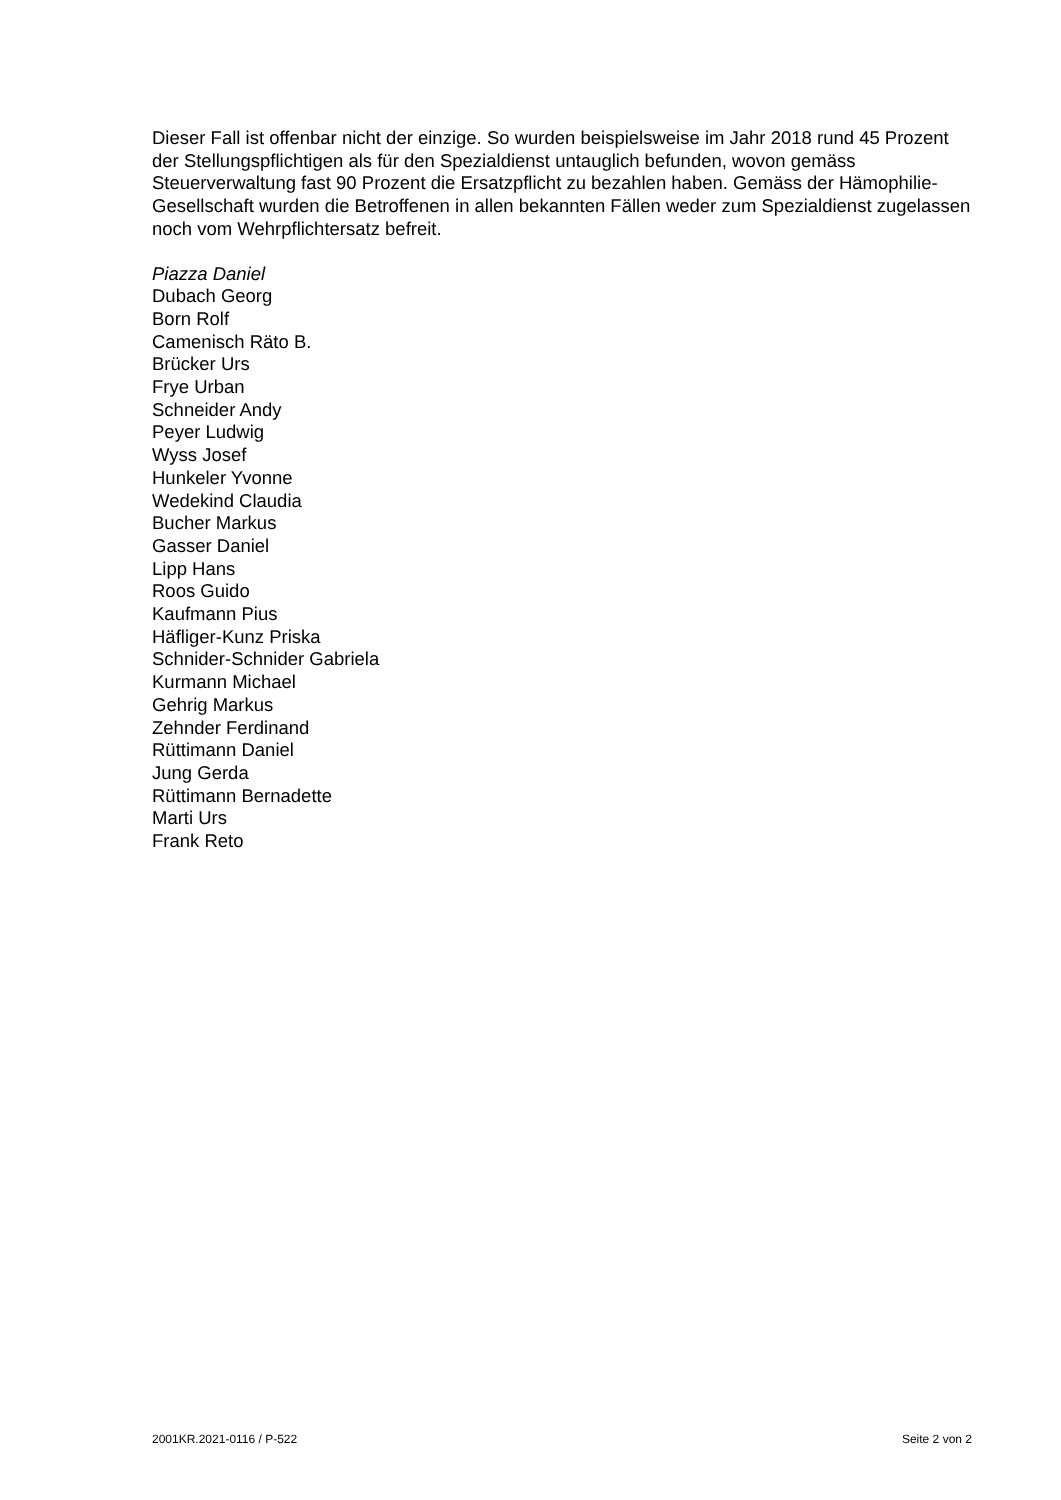Dieser Fall ist offenbar nicht der einzige. So wurden beispielsweise im Jahr 2018 rund 45 Prozent der Stellungspflichtigen als für den Spezialdienst untauglich befunden, wovon gemäss Steuerverwaltung fast 90 Prozent die Ersatzpflicht zu bezahlen haben. Gemäss der Hämophilie-Gesellschaft wurden die Betroffenen in allen bekannten Fällen weder zum Spezialdienst zugelassen noch vom Wehrpflichtersatz befreit.
Piazza Daniel
Dubach Georg
Born Rolf
Camenisch Räto B.
Brücker Urs
Frye Urban
Schneider Andy
Peyer Ludwig
Wyss Josef
Hunkeler Yvonne
Wedekind Claudia
Bucher Markus
Gasser Daniel
Lipp Hans
Roos Guido
Kaufmann Pius
Häfliger-Kunz Priska
Schnider-Schnider Gabriela
Kurmann Michael
Gehrig Markus
Zehnder Ferdinand
Rüttimann Daniel
Jung Gerda
Rüttimann Bernadette
Marti Urs
Frank Reto
2001KR.2021-0116 / P-522 Seite 2 von 2